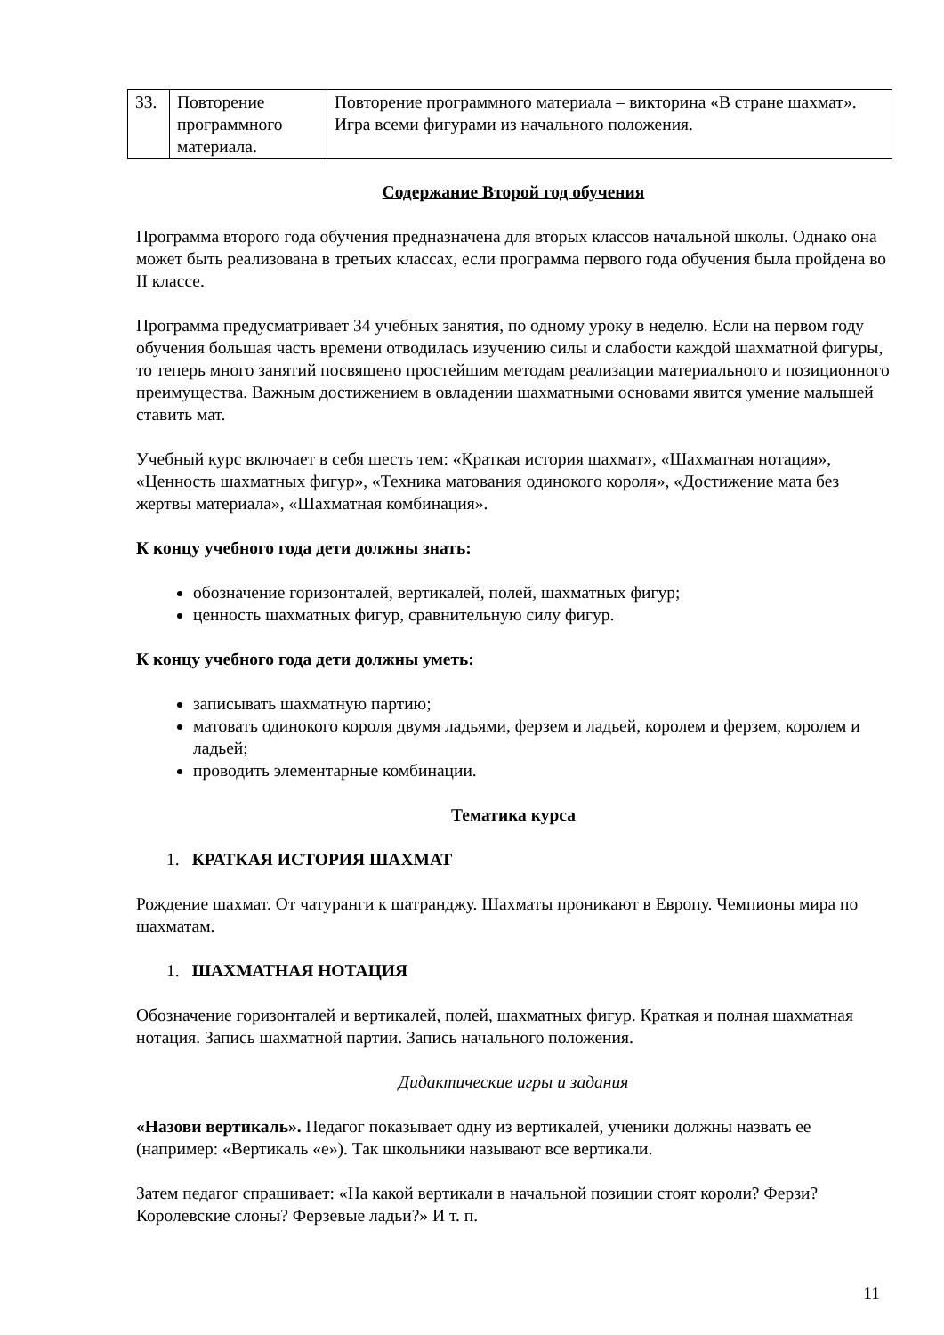| 33. | Повторение программного материала. | Повторение программного материала – викторина «В стране шахмат». Игра всеми фигурами из начального положения. |
Содержание Второй год обучения
Программа второго года обучения предназначена для вторых классов начальной школы. Однако она может быть реализована в третьих классах, если программа первого года обучения была пройдена во II классе.
Программа предусматривает 34 учебных занятия, по одному уроку в неделю. Если на первом году обучения большая часть времени отводилась изучению силы и слабости каждой шахматной фигуры, то теперь много занятий посвящено простейшим методам реализации материального и позиционного преимущества. Важным достижением в овладении шахматными основами явится умение малышей ставить мат.
Учебный курс включает в себя шесть тем: «Краткая история шахмат», «Шахматная нотация», «Ценность шахматных фигур», «Техника матования одинокого короля», «Достижение мата без жертвы материала», «Шахматная комбинация».
К концу учебного года дети должны знать:
обозначение горизонталей, вертикалей, полей, шахматных фигур;
ценность шахматных фигур, сравнительную силу фигур.
К концу учебного года дети должны уметь:
записывать шахматную партию;
матовать одинокого короля двумя ладьями, ферзем и ладьей, королем и ферзем, королем и ладьей;
проводить элементарные комбинации.
Тематика курса
1. КРАТКАЯ ИСТОРИЯ ШАХМАТ
Рождение шахмат. От чатуранги к шатранджу. Шахматы проникают в Европу. Чемпионы мира по шахматам.
1. ШАХМАТНАЯ НОТАЦИЯ
Обозначение горизонталей и вертикалей, полей, шахматных фигур. Краткая и полная шахматная нотация. Запись шахматной партии. Запись начального положения.
Дидактические игры и задания
«Назови вертикаль». Педагог показывает одну из вертикалей, ученики должны назвать ее (например: «Вертикаль «е»). Так школьники называют все вертикали.
Затем педагог спрашивает: «На какой вертикали в начальной позиции стоят короли? Ферзи? Королевские слоны? Ферзевые ладьи?» И т. п.
11